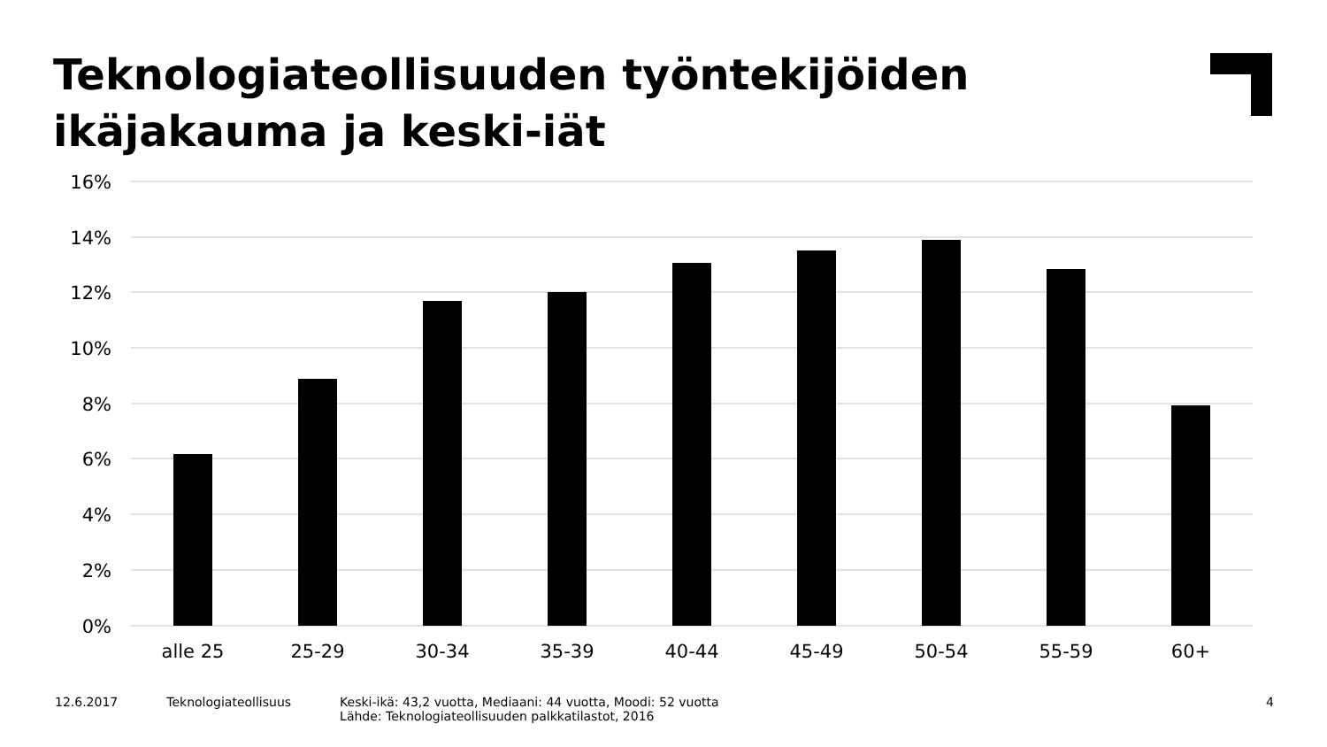Teknologiateollisuuden työntekijöiden ikäjakauma ja keski-iät
16%
14%
12%
10%
8%
6%
4%
2%
0%
alle 25
25-29
30-34
35-39
40-44
45-49
50-54
55-59
60+
12.6.2017 Teknologiateollisuus Keski-ikä: 43,2 vuotta, Mediaani: 44 vuotta, Moodi: 52 vuotta
Lähde: Teknologiateollisuuden palkkatilastot, 2016
4